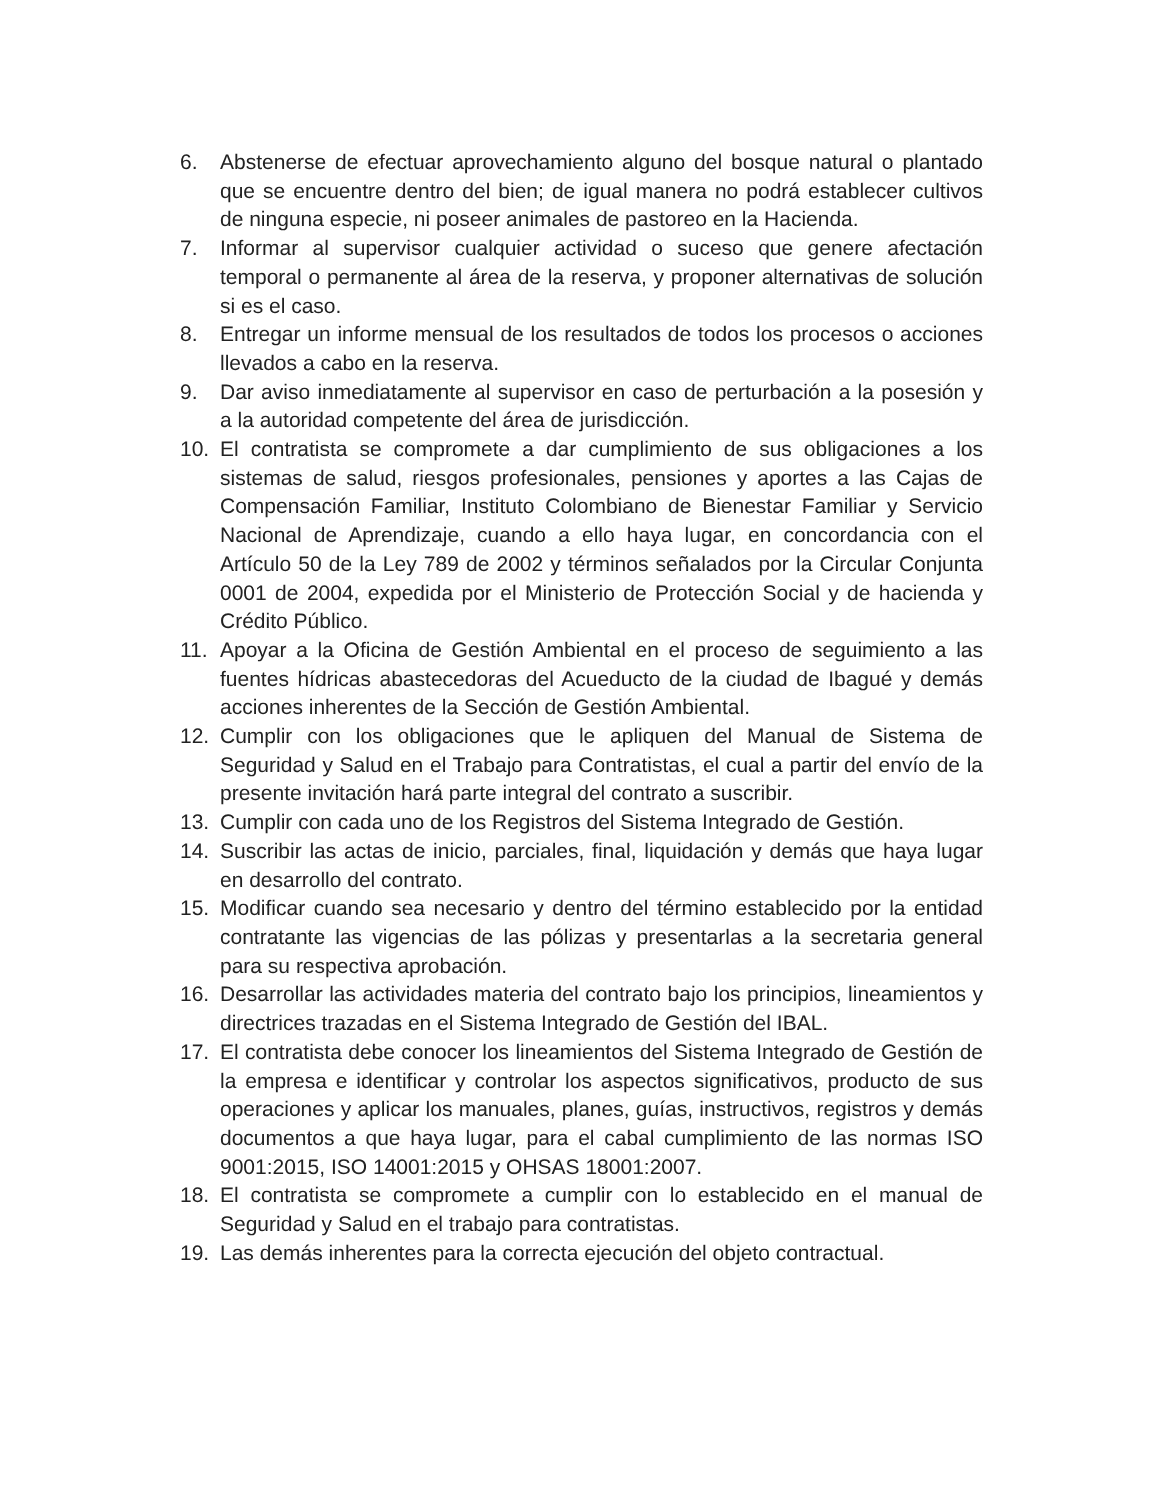6. Abstenerse de efectuar aprovechamiento alguno del bosque natural o plantado que se encuentre dentro del bien; de igual manera no podrá establecer cultivos de ninguna especie, ni poseer animales de pastoreo en la Hacienda.
7. Informar al supervisor cualquier actividad o suceso que genere afectación temporal o permanente al área de la reserva, y proponer alternativas de solución si es el caso.
8. Entregar un informe mensual de los resultados de todos los procesos o acciones llevados a cabo en la reserva.
9. Dar aviso inmediatamente al supervisor en caso de perturbación a la posesión y a la autoridad competente del área de jurisdicción.
10. El contratista se compromete a dar cumplimiento de sus obligaciones a los sistemas de salud, riesgos profesionales, pensiones y aportes a las Cajas de Compensación Familiar, Instituto Colombiano de Bienestar Familiar y Servicio Nacional de Aprendizaje, cuando a ello haya lugar, en concordancia con el Artículo 50 de la Ley 789 de 2002 y términos señalados por la Circular Conjunta 0001 de 2004, expedida por el Ministerio de Protección Social y de hacienda y Crédito Público.
11. Apoyar a la Oficina de Gestión Ambiental en el proceso de seguimiento a las fuentes hídricas abastecedoras del Acueducto de la ciudad de Ibagué y demás acciones inherentes de la Sección de Gestión Ambiental.
12. Cumplir con los obligaciones que le apliquen del Manual de Sistema de Seguridad y Salud en el Trabajo para Contratistas, el cual a partir del envío de la presente invitación hará parte integral del contrato a suscribir.
13. Cumplir con cada uno de los Registros del Sistema Integrado de Gestión.
14. Suscribir las actas de inicio, parciales, final, liquidación y demás que haya lugar en desarrollo del contrato.
15. Modificar cuando sea necesario y dentro del término establecido por la entidad contratante las vigencias de las pólizas y presentarlas a la secretaria general para su respectiva aprobación.
16. Desarrollar las actividades materia del contrato bajo los principios, lineamientos y directrices trazadas en el Sistema Integrado de Gestión del IBAL.
17. El contratista debe conocer los lineamientos del Sistema Integrado de Gestión de la empresa e identificar y controlar los aspectos significativos, producto de sus operaciones y aplicar los manuales, planes, guías, instructivos, registros y demás documentos a que haya lugar, para el cabal cumplimiento de las normas ISO 9001:2015, ISO 14001:2015 y OHSAS 18001:2007.
18. El contratista se compromete a cumplir con lo establecido en el manual de Seguridad y Salud en el trabajo para contratistas.
19. Las demás inherentes para la correcta ejecución del objeto contractual.